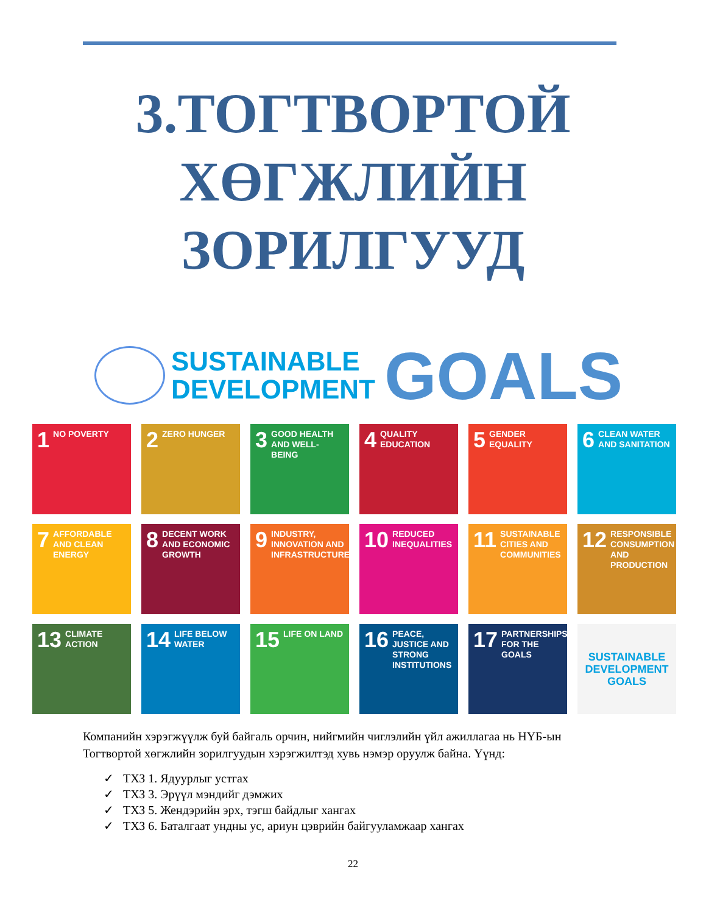3.ТОГТВОРТОЙ
ХӨГЖЛИЙН
ЗОРИЛГУУД
SUSTAINABLE
DEVELOPMENT
GOALS
1 NO POVERTY
2 ZERO HUNGER
3 GOOD HEALTH AND WELL-BEING
4 QUALITY EDUCATION
5 GENDER EQUALITY
6 CLEAN WATER AND SANITATION
7 AFFORDABLE AND CLEAN ENERGY
8 DECENT WORK AND ECONOMIC GROWTH
9 INDUSTRY, INNOVATION AND INFRASTRUCTURE
10 REDUCED INEQUALITIES
11 SUSTAINABLE CITIES AND COMMUNITIES
12 RESPONSIBLE CONSUMPTION AND PRODUCTION
13 CLIMATE ACTION
14 LIFE BELOW WATER
15 LIFE ON LAND
16 PEACE, JUSTICE AND STRONG INSTITUTIONS
17 PARTNERSHIPS FOR THE GOALS
SUSTAINABLE DEVELOPMENT GOALS
Компанийн хэрэгжүүлж буй байгаль орчин, нийгмийн чиглэлийн үйл ажиллагаа нь НҮБ-ын Тогтвортой хөгжлийн зорилгуудын хэрэгжилтэд хувь нэмэр оруулж байна. Үүнд:
✓ ТХЗ 1. Ядуурлыг устгах
✓ ТХЗ 3. Эрүүл мэндийг дэмжих
✓ ТХЗ 5. Жендэрийн эрх, тэгш байдлыг хангах
✓ ТХЗ 6. Баталгаат ундны ус, ариун цэврийн байгууламжаар хангах
22